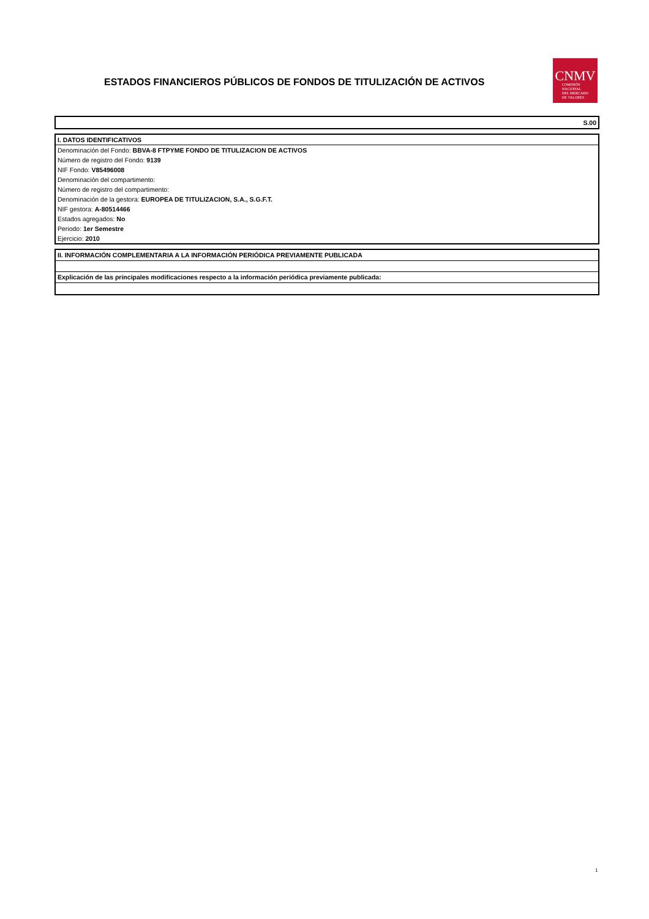ESTADOS FINANCIEROS PÚBLICOS DE FONDOS DE TITULIZACIÓN DE ACTIVOS
CNMV
COMISIÓN
NACIONAL
DEL MERCADO
DE VALORES
S.00
I. DATOS IDENTIFICATIVOS
Denominación del Fondo: BBVA-8 FTPYME FONDO DE TITULIZACION DE ACTIVOS
Número de registro del Fondo: 9139
NIF Fondo: V85496008
Denominación del compartimento:
Número de registro del compartimento:
Denominación de la gestora: EUROPEA DE TITULIZACION, S.A., S.G.F.T.
NIF gestora: A-80514466
Estados agregados: No
Periodo: 1er Semestre
Ejercicio: 2010
II. INFORMACIÓN COMPLEMENTARIA A LA INFORMACIÓN PERIÓDICA PREVIAMENTE PUBLICADA
Explicación de las principales modificaciones respecto a la información periódica previamente publicada:
1